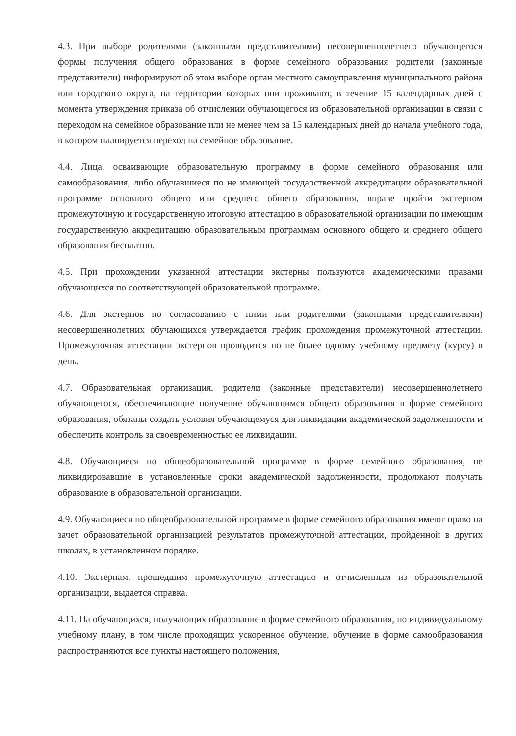4.3. При выборе родителями (законными представителями) несовершеннолетнего обучающегося формы получения общего образования в форме семейного образования родители (законные представители) информируют об этом выборе орган местного самоуправления муниципального района или городского округа, на территории которых они проживают, в течение 15 календарных дней с момента утверждения приказа об отчислении обучающегося из образовательной организации в связи с переходом на семейное образование или не менее чем за 15 календарных дней до начала учебного года, в котором планируется переход на семейное образование.
4.4. Лица, осваивающие образовательную программу в форме семейного образования или самообразования, либо обучавшиеся по не имеющей государственной аккредитации образовательной программе основного общего или среднего общего образования, вправе пройти экстерном промежуточную и государственную итоговую аттестацию в образовательной организации по имеющим государственную аккредитацию образовательным программам основного общего и среднего общего образования бесплатно.
4.5. При прохождении указанной аттестации экстерны пользуются академическими правами обучающихся по соответствующей образовательной программе.
4.6. Для экстернов по согласованию с ними или родителями (законными представителями) несовершеннолетних обучающихся утверждается график прохождения промежуточной аттестации. Промежуточная аттестации экстернов проводится по не более одному учебному предмету (курсу) в день.
4.7. Образовательная организация, родители (законные представители) несовершеннолетнего обучающегося, обеспечивающие получение обучающимся общего образования в форме семейного образования, обязаны создать условия обучающемуся для ликвидации академической задолженности и обеспечить контроль за своевременностью ее ликвидации.
4.8. Обучающиеся по общеобразовательной программе в форме семейного образования, не ликвидировавшие в установленные сроки академической задолженности, продолжают получать образование в образовательной организации.
4.9. Обучающиеся по общеобразовательной программе в форме семейного образования имеют право на зачет образовательной организацией результатов промежуточной аттестации, пройденной в других школах, в установленном порядке.
4.10. Экстернам, прошедшим промежуточную аттестацию и отчисленным из образовательной организации, выдается справка.
4.11. На обучающихся, получающих образование в форме семейного образования, по индивидуальному учебному плану, в том числе проходящих ускоренное обучение, обучение в форме самообразования распространяются все пункты настоящего положения,